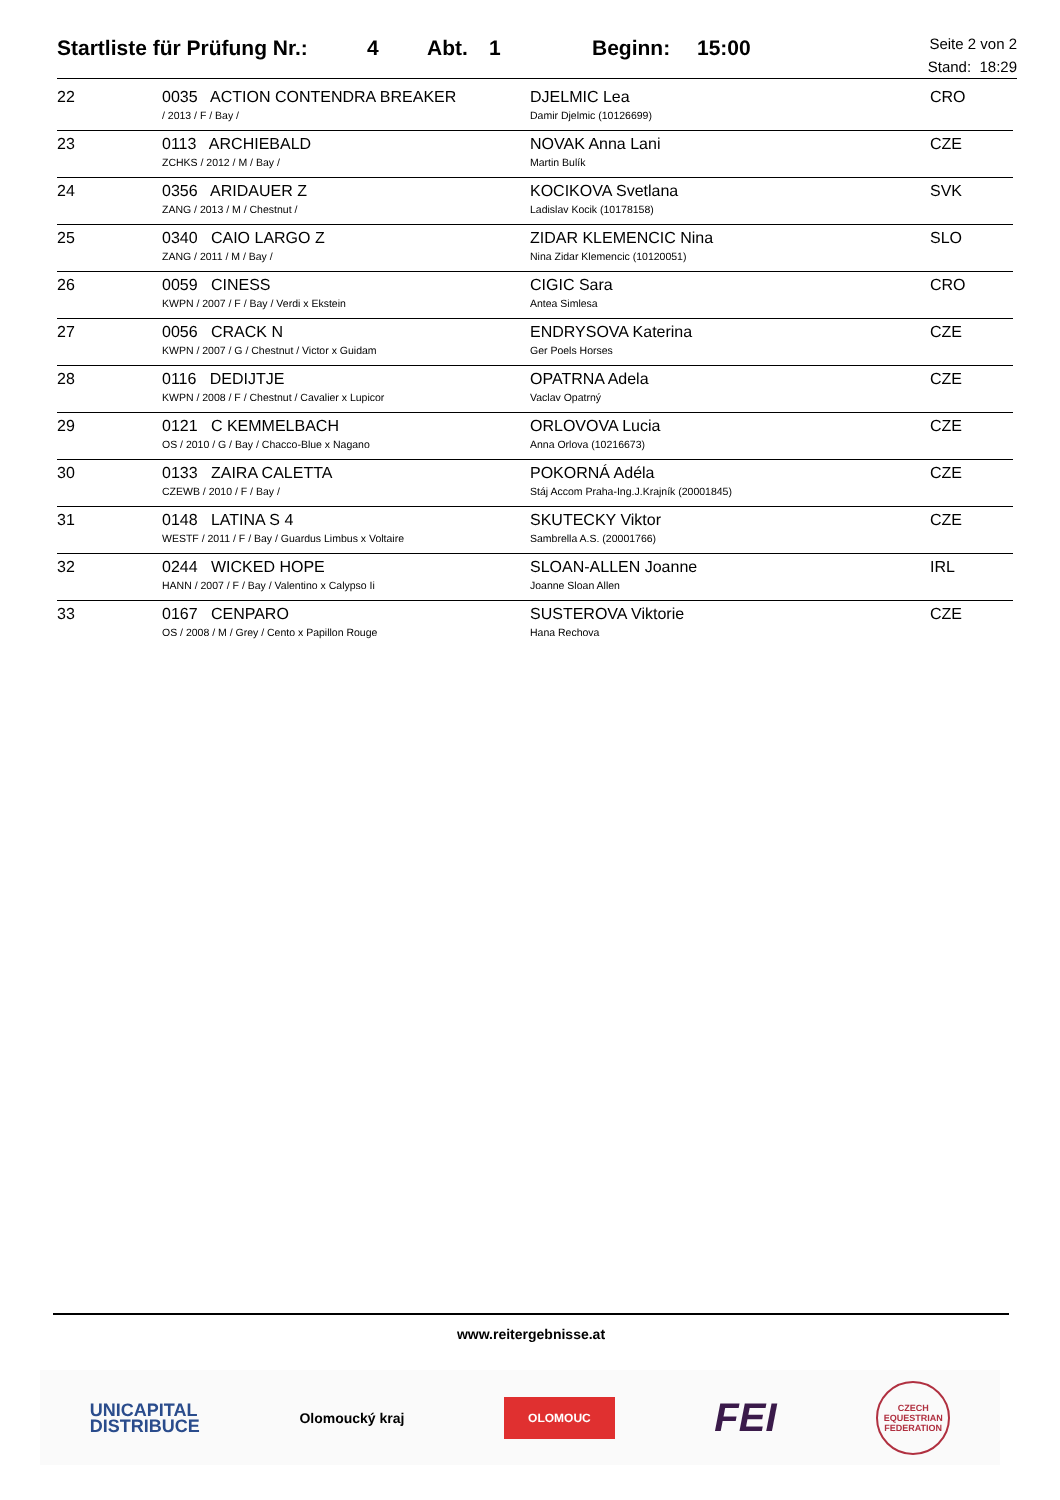Startliste für Prüfung Nr.: 4 Abt. 1 Beginn: 15:00
Seite 2 von 2
Stand: 18:29
| 22 | 0035 ACTION CONTENDRA BREAKER / 2013 / F / Bay / | DJELMIC Lea Damir Djelmic (10126699) | CRO |
| 23 | 0113 ARCHIEBALD ZCHKS / 2012 / M / Bay / | NOVAK Anna Lani Martin Bulík | CZE |
| 24 | 0356 ARIDAUER Z ZANG / 2013 / M / Chestnut / | KOCIKOVA Svetlana Ladislav Kocik (10178158) | SVK |
| 25 | 0340 CAIO LARGO Z ZANG / 2011 / M / Bay / | ZIDAR KLEMENCIC Nina Nina Zidar Klemencic (10120051) | SLO |
| 26 | 0059 CINESS KWPN / 2007 / F / Bay / Verdi x Ekstein | CIGIC Sara Antea Simlesa | CRO |
| 27 | 0056 CRACK N KWPN / 2007 / G / Chestnut / Victor x Guidam | ENDRYSOVA Katerina Ger Poels Horses | CZE |
| 28 | 0116 DEDIJTJE KWPN / 2008 / F / Chestnut / Cavalier x Lupicor | OPATRNA Adela Vaclav Opatrný | CZE |
| 29 | 0121 C KEMMELBACH OS / 2010 / G / Bay / Chacco-Blue x Nagano | ORLOVOVA Lucia Anna Orlova (10216673) | CZE |
| 30 | 0133 ZAIRA CALETTA CZEWB / 2010 / F / Bay / | POKORNÁ Adéla Stáj Accom Praha-Ing.J.Krajník (20001845) | CZE |
| 31 | 0148 LATINA S 4 WESTF / 2011 / F / Bay / Guardus Limbus x Voltaire | SKUTECKY Viktor Sambrella A.S. (20001766) | CZE |
| 32 | 0244 WICKED HOPE HANN / 2007 / F / Bay / Valentino x Calypso Ii | SLOAN-ALLEN Joanne Joanne Sloan Allen | IRL |
| 33 | 0167 CENPARO OS / 2008 / M / Grey / Cento x Papillon Rouge | SUSTEROVA Viktorie Hana Rechova | CZE |
www.reitergebnisse.at
UNICAPITAL
DISTRIBUCE Olomoucký kraj OLOMOUC FEI CZECH EQUESTRIAN FEDERATION